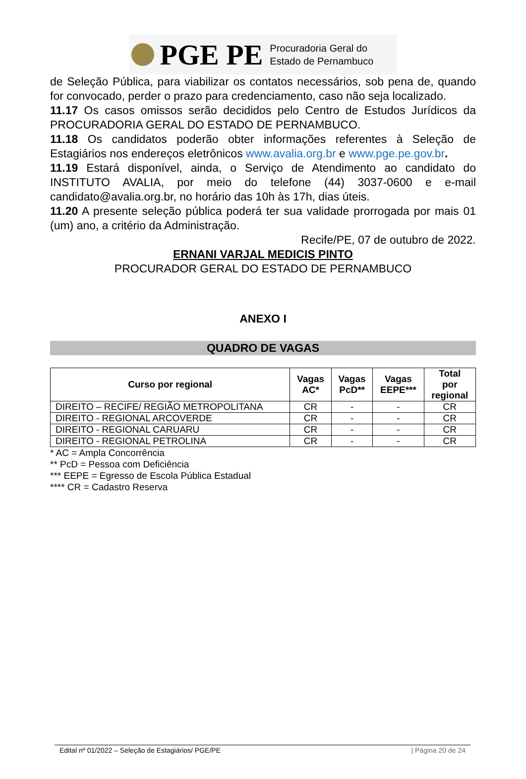PGE PE
Procuradoria Geral do
Estado de Pernambuco
de Seleção Pública, para viabilizar os contatos necessários, sob pena de, quando for convocado, perder o prazo para credenciamento, caso não seja localizado.
11.17 Os casos omissos serão decididos pelo Centro de Estudos Jurídicos da PROCURADORIA GERAL DO ESTADO DE PERNAMBUCO.
11.18 Os candidatos poderão obter informações referentes à Seleção de Estagiários nos endereços eletrônicos www.avalia.org.br e www.pge.pe.gov.br.
11.19 Estará disponível, ainda, o Serviço de Atendimento ao candidato do INSTITUTO AVALIA, por meio do telefone (44) 3037-0600 e e-mail candidato@avalia.org.br, no horário das 10h às 17h, dias úteis.
11.20 A presente seleção pública poderá ter sua validade prorrogada por mais 01 (um) ano, a critério da Administração.
Recife/PE, 07 de outubro de 2022.
ERNANI VARJAL MEDICIS PINTO
PROCURADOR GERAL DO ESTADO DE PERNAMBUCO
ANEXO I
QUADRO DE VAGAS
| Curso por regional | Vagas AC* | Vagas PcD** | Vagas EEPE*** | Total por regional |
| --- | --- | --- | --- | --- |
| DIREITO – RECIFE/ REGIÃO METROPOLITANA | CR | - | - | CR |
| DIREITO - REGIONAL ARCOVERDE | CR | - | - | CR |
| DIREITO - REGIONAL CARUARU | CR | - | - | CR |
| DIREITO - REGIONAL PETROLINA | CR | - | - | CR |
* AC = Ampla Concorrência
** PcD = Pessoa com Deficiência
*** EEPE = Egresso de Escola Pública Estadual
**** CR = Cadastro Reserva
Edital nº 01/2022 – Seleção de Estagiários/ PGE/PE | Página 20 de 24